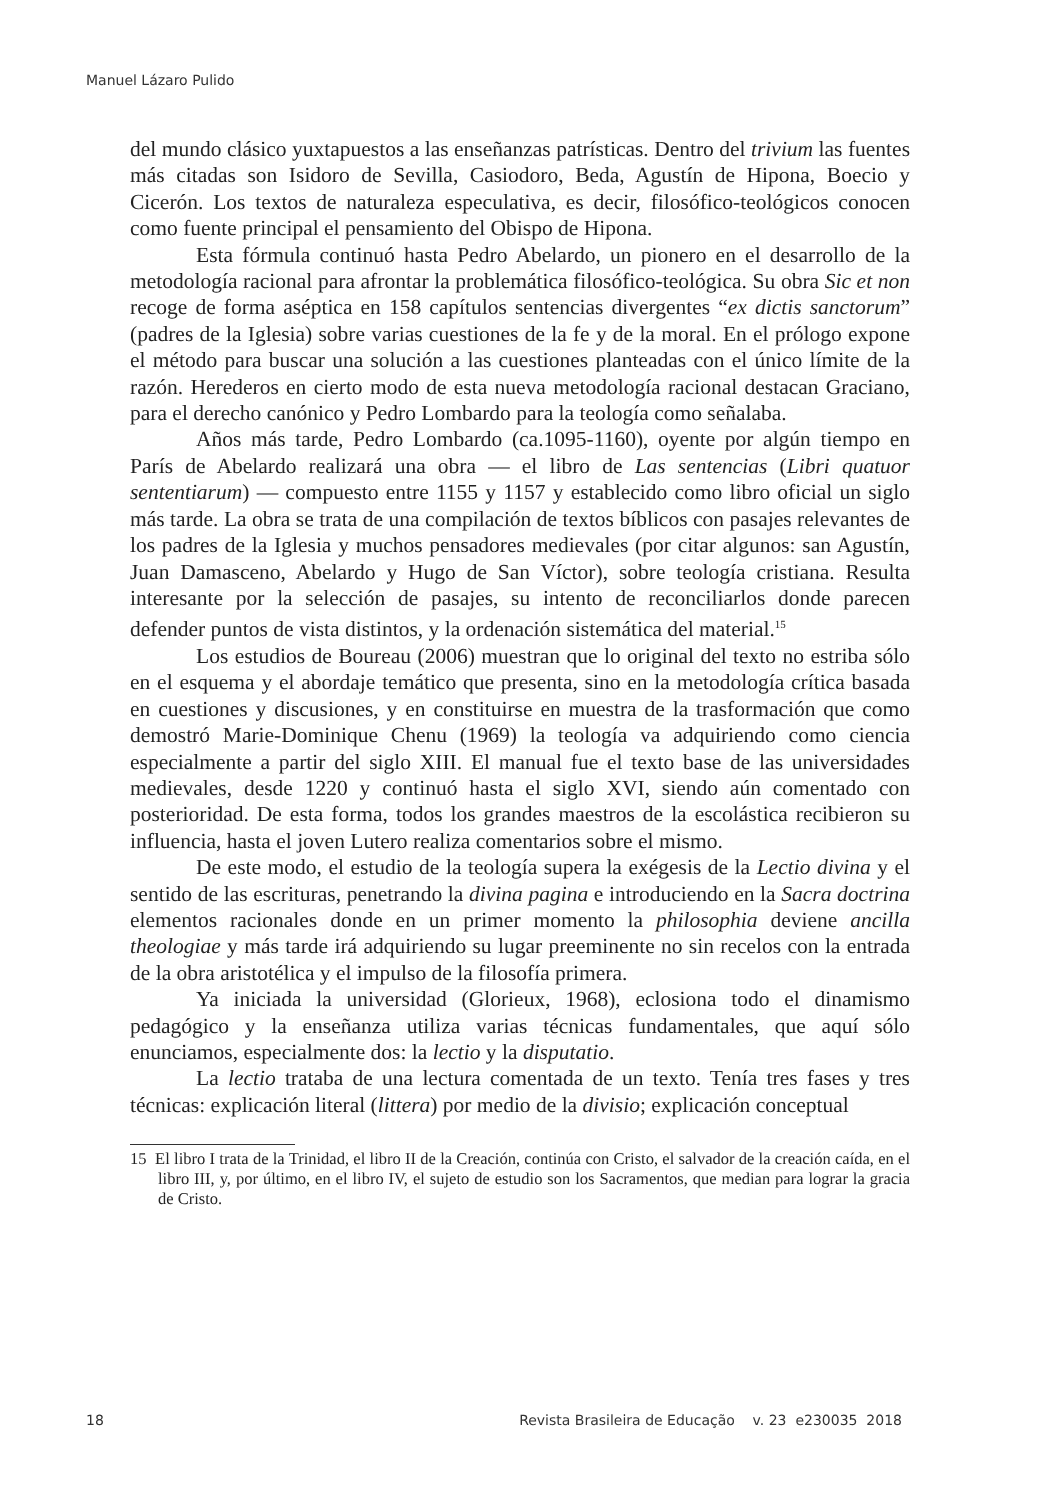Manuel Lázaro Pulido
del mundo clásico yuxtapuestos a las enseñanzas patrísticas. Dentro del trivium las fuentes más citadas son Isidoro de Sevilla, Casiodoro, Beda, Agustín de Hipona, Boecio y Cicerón. Los textos de naturaleza especulativa, es decir, filosófico-teológicos conocen como fuente principal el pensamiento del Obispo de Hipona.
Esta fórmula continuó hasta Pedro Abelardo, un pionero en el desarrollo de la metodología racional para afrontar la problemática filosófico-teológica. Su obra Sic et non recoge de forma aséptica en 158 capítulos sentencias divergentes “ex dictis sanctorum” (padres de la Iglesia) sobre varias cuestiones de la fe y de la moral. En el prólogo expone el método para buscar una solución a las cuestiones planteadas con el único límite de la razón. Herederos en cierto modo de esta nueva metodología racional destacan Graciano, para el derecho canónico y Pedro Lombardo para la teología como señalaba.
Años más tarde, Pedro Lombardo (ca.1095-1160), oyente por algún tiempo en París de Abelardo realizará una obra — el libro de Las sentencias (Libri quatuor sententiarum) — compuesto entre 1155 y 1157 y establecido como libro oficial un siglo más tarde. La obra se trata de una compilación de textos bíblicos con pasajes relevantes de los padres de la Iglesia y muchos pensadores medievales (por citar algunos: san Agustín, Juan Damasceno, Abelardo y Hugo de San Víctor), sobre teología cristiana. Resulta interesante por la selección de pasajes, su intento de reconciliarlos donde parecen defender puntos de vista distintos, y la ordenación sistemática del material.<sup>15</sup>
Los estudios de Boureau (2006) muestran que lo original del texto no estriba sólo en el esquema y el abordaje temático que presenta, sino en la metodología crítica basada en cuestiones y discusiones, y en constituirse en muestra de la trasformación que como demostró Marie-Dominique Chenu (1969) la teología va adquiriendo como ciencia especialmente a partir del siglo XIII. El manual fue el texto base de las universidades medievales, desde 1220 y continuó hasta el siglo XVI, siendo aún comentado con posterioridad. De esta forma, todos los grandes maestros de la escolástica recibieron su influencia, hasta el joven Lutero realiza comentarios sobre el mismo.
De este modo, el estudio de la teología supera la exégesis de la Lectio divina y el sentido de las escrituras, penetrando la divina pagina e introduciendo en la Sacra doctrina elementos racionales donde en un primer momento la philosophia deviene ancilla theologiae y más tarde irá adquiriendo su lugar preeminente no sin recelos con la entrada de la obra aristotélica y el impulso de la filosofía primera.
Ya iniciada la universidad (Glorieux, 1968), eclosiona todo el dinamismo pedagógico y la enseñanza utiliza varias técnicas fundamentales, que aquí sólo enunciamos, especialmente dos: la lectio y la disputatio.
La lectio trataba de una lectura comentada de un texto. Tenía tres fases y tres técnicas: explicación literal (littera) por medio de la divisio; explicación conceptual
15 El libro I trata de la Trinidad, el libro II de la Creación, continúa con Cristo, el salvador de la creación caída, en el libro III, y, por último, en el libro IV, el sujeto de estudio son los Sacramentos, que median para lograr la gracia de Cristo.
18 Revista Brasileira de Educação v. 23 e230035 2018